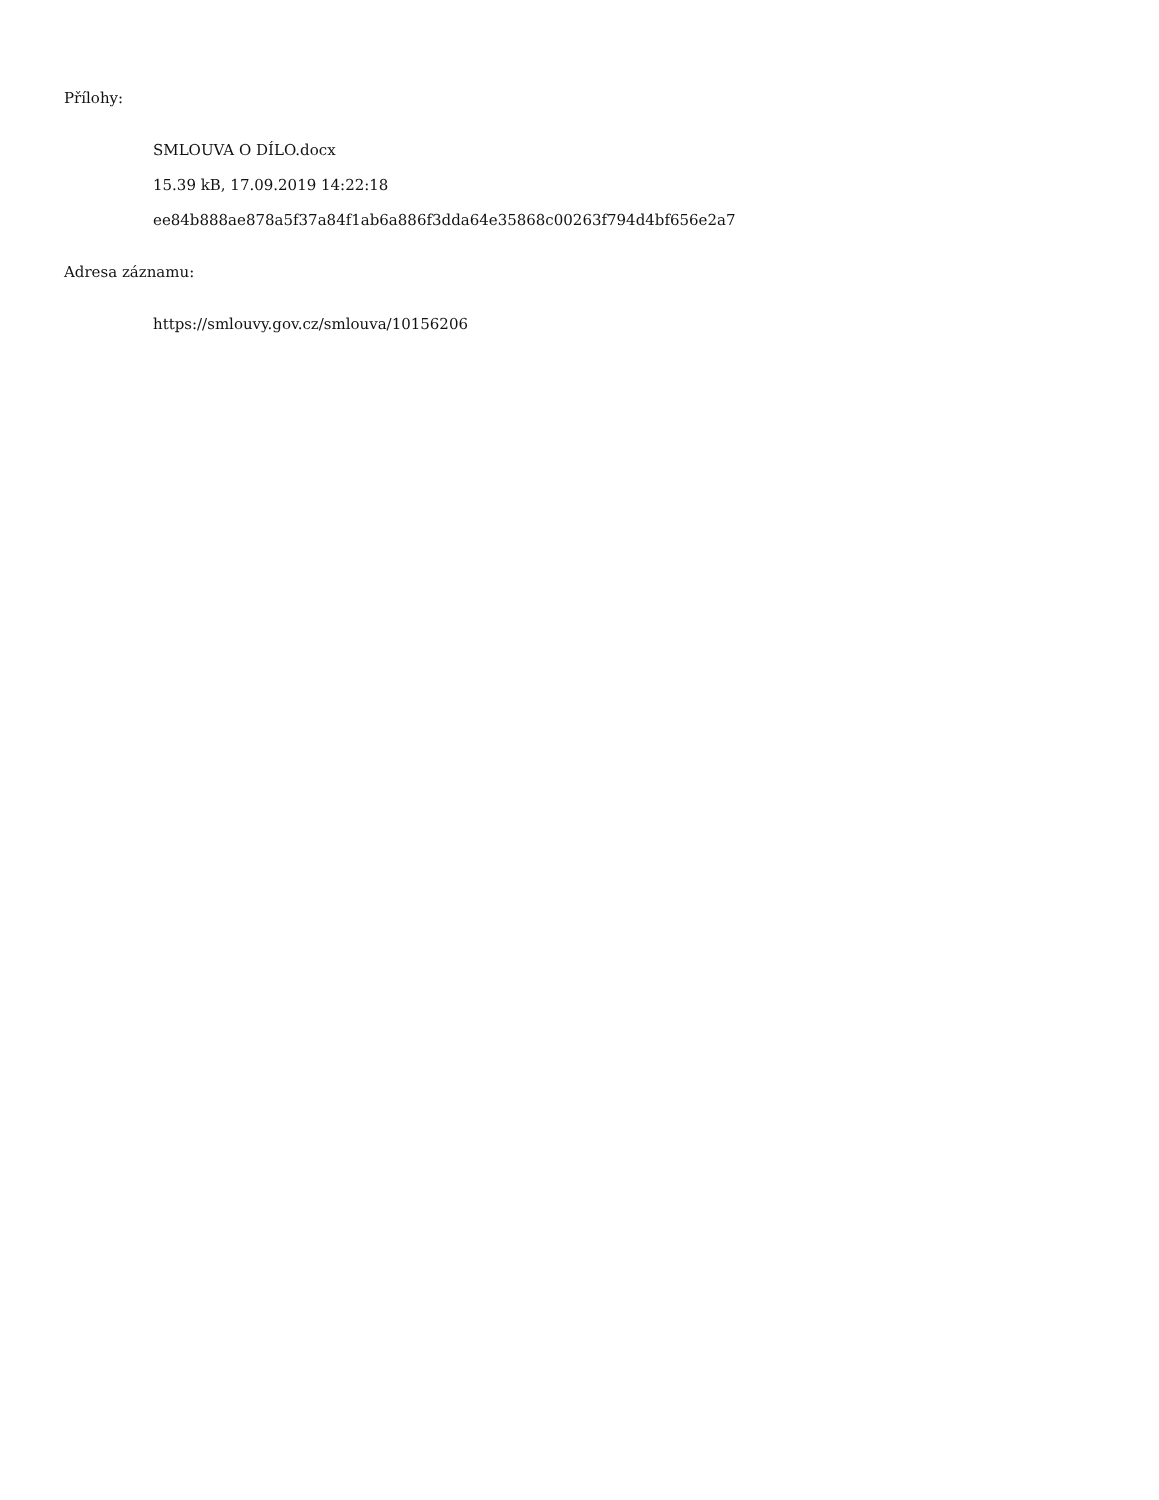Přílohy:
SMLOUVA O DÍLO.docx
15.39 kB, 17.09.2019 14:22:18
ee84b888ae878a5f37a84f1ab6a886f3dda64e35868c00263f794d4bf656e2a7
Adresa záznamu:
https://smlouvy.gov.cz/smlouva/10156206